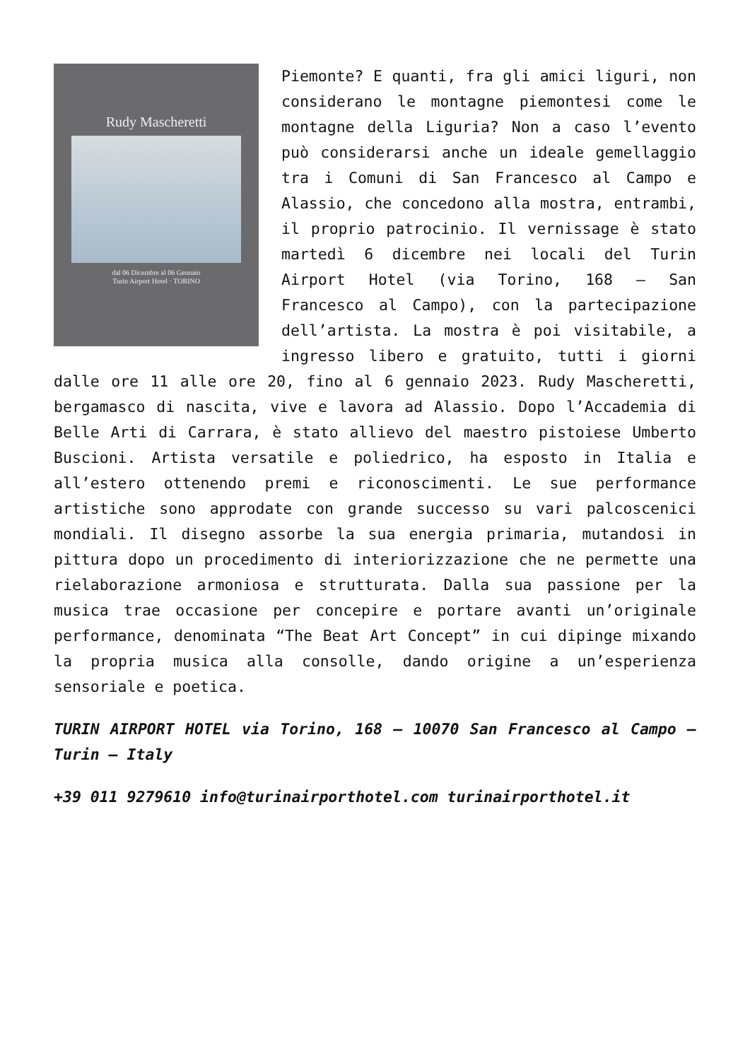Rudy Mascheretti
dal 06 Dicembre al 06 Gennaio
Turin Airport Hotel · TORINO
Piemonte? E quanti, fra gli amici liguri, non considerano le montagne piemontesi come le montagne della Liguria? Non a caso l’evento può considerarsi anche un ideale gemellaggio tra i Comuni di San Francesco al Campo e Alassio, che concedono alla mostra, entrambi, il proprio patrocinio. Il vernissage è stato martedì 6 dicembre nei locali del Turin Airport Hotel (via Torino, 168 – San Francesco al Campo), con la partecipazione dell’artista. La mostra è poi visitabile, a ingresso libero e gratuito, tutti i giorni dalle ore 11 alle ore 20, fino al 6 gennaio 2023. Rudy Mascheretti, bergamasco di nascita, vive e lavora ad Alassio. Dopo l’Accademia di Belle Arti di Carrara, è stato allievo del maestro pistoiese Umberto Buscioni. Artista versatile e poliedrico, ha esposto in Italia e all’estero ottenendo premi e riconoscimenti. Le sue performance artistiche sono approdate con grande successo su vari palcoscenici mondiali. Il disegno assorbe la sua energia primaria, mutandosi in pittura dopo un procedimento di interiorizzazione che ne permette una rielaborazione armoniosa e strutturata. Dalla sua passione per la musica trae occasione per concepire e portare avanti un’originale performance, denominata “The Beat Art Concept” in cui dipinge mixando la propria musica alla consolle, dando origine a un’esperienza sensoriale e poetica.
TURIN AIRPORT HOTEL via Torino, 168 – 10070 San Francesco al Campo – Turin – Italy
+39 011 9279610 info@turinairporthotel.com turinairporthotel.it